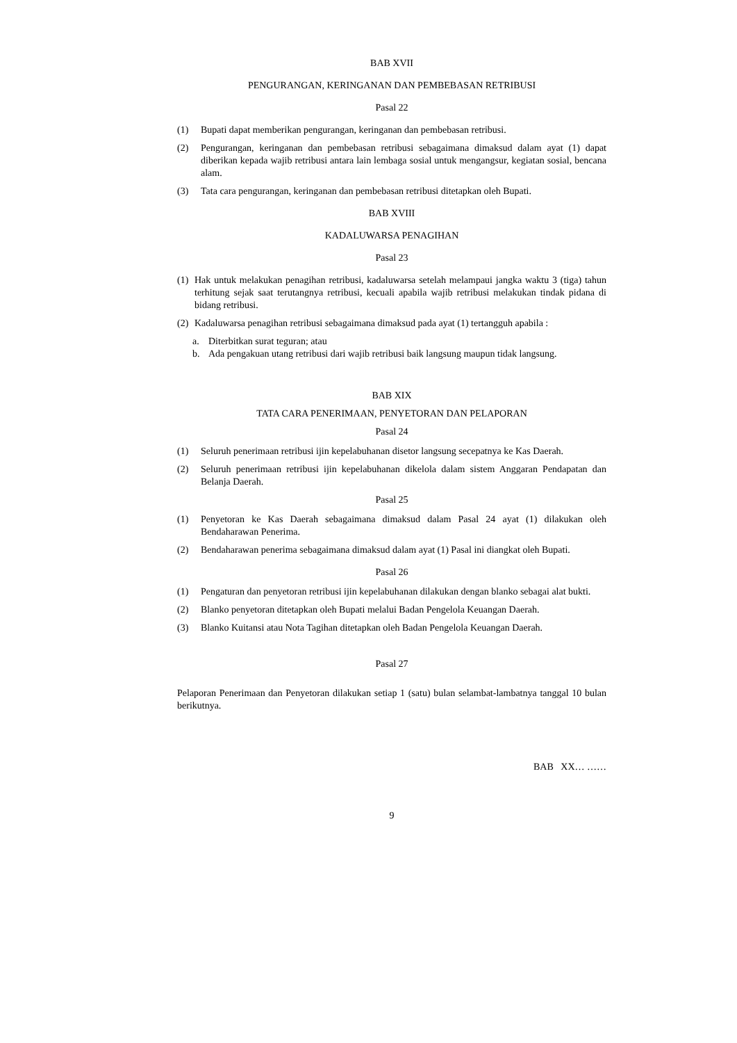BAB XVII
PENGURANGAN, KERINGANAN DAN PEMBEBASAN RETRIBUSI
Pasal 22
(1) Bupati dapat memberikan pengurangan, keringanan dan pembebasan retribusi.
(2) Pengurangan, keringanan dan pembebasan retribusi sebagaimana dimaksud dalam ayat (1) dapat diberikan kepada wajib retribusi antara lain lembaga sosial untuk mengangsur, kegiatan sosial, bencana alam.
(3) Tata cara pengurangan, keringanan dan pembebasan retribusi ditetapkan oleh Bupati.
BAB XVIII
KADALUWARSA PENAGIHAN
Pasal 23
(1)
Hak untuk melakukan penagihan retribusi, kadaluwarsa setelah melampaui jangka waktu 3 (tiga) tahun terhitung sejak saat terutangnya retribusi, kecuali apabila wajib retribusi melakukan tindak pidana di bidang retribusi.
(2)
Kadaluwarsa penagihan retribusi sebagaimana dimaksud pada ayat (1) tertangguh apabila :
a. Diterbitkan surat teguran; atau
b. Ada pengakuan utang retribusi dari wajib retribusi baik langsung maupun tidak langsung.
BAB XIX
TATA CARA PENERIMAAN, PENYETORAN DAN PELAPORAN
Pasal 24
(1) Seluruh penerimaan retribusi ijin kepelabuhanan disetor langsung secepatnya ke Kas Daerah.
(2) Seluruh penerimaan retribusi ijin kepelabuhanan dikelola dalam sistem Anggaran Pendapatan dan Belanja Daerah.
Pasal 25
(1) Penyetoran ke Kas Daerah sebagaimana dimaksud dalam Pasal 24 ayat (1) dilakukan oleh Bendaharawan Penerima.
(2) Bendaharawan penerima sebagaimana dimaksud dalam ayat (1) Pasal ini diangkat oleh Bupati.
Pasal 26
(1) Pengaturan dan penyetoran retribusi ijin kepelabuhanan dilakukan dengan blanko sebagai alat bukti.
(2) Blanko penyetoran ditetapkan oleh Bupati melalui Badan Pengelola Keuangan Daerah.
(3) Blanko Kuitansi atau Nota Tagihan ditetapkan oleh Badan Pengelola Keuangan Daerah.
Pasal 27
Pelaporan Penerimaan dan Penyetoran dilakukan setiap 1 (satu) bulan selambat-lambatnya tanggal 10 bulan berikutnya.
BAB XX… ……
9